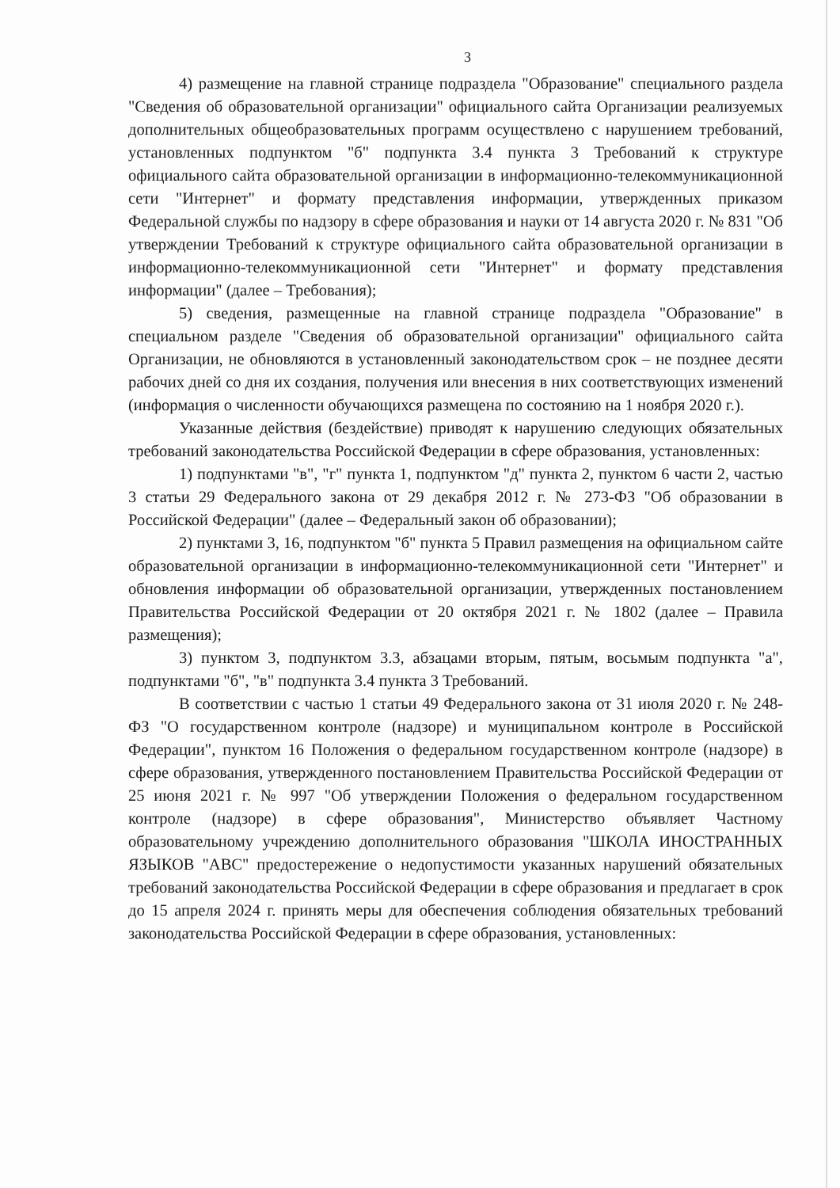3
4) размещение на главной странице подраздела "Образование" специального раздела "Сведения об образовательной организации" официального сайта Организации реализуемых дополнительных общеобразовательных программ осуществлено с нарушением требований, установленных подпунктом "б" подпункта 3.4 пункта 3 Требований к структуре официального сайта образовательной организации в информационно-телекоммуникационной сети "Интернет" и формату представления информации, утвержденных приказом Федеральной службы по надзору в сфере образования и науки от 14 августа 2020 г. № 831 "Об утверждении Требований к структуре официального сайта образовательной организации в информационно-телекоммуникационной сети "Интернет" и формату представления информации" (далее – Требования);
5) сведения, размещенные на главной странице подраздела "Образование" в специальном разделе "Сведения об образовательной организации" официального сайта Организации, не обновляются в установленный законодательством срок – не позднее десяти рабочих дней со дня их создания, получения или внесения в них соответствующих изменений (информация о численности обучающихся размещена по состоянию на 1 ноября 2020 г.).
Указанные действия (бездействие) приводят к нарушению следующих обязательных требований законодательства Российской Федерации в сфере образования, установленных:
1) подпунктами "в", "г" пункта 1, подпунктом "д" пункта 2, пунктом 6 части 2, частью 3 статьи 29 Федерального закона от 29 декабря 2012 г. № 273-ФЗ "Об образовании в Российской Федерации" (далее – Федеральный закон об образовании);
2) пунктами 3, 16, подпунктом "б" пункта 5 Правил размещения на официальном сайте образовательной организации в информационно-телекоммуникационной сети "Интернет" и обновления информации об образовательной организации, утвержденных постановлением Правительства Российской Федерации от 20 октября 2021 г. № 1802 (далее – Правила размещения);
3) пунктом 3, подпунктом 3.3, абзацами вторым, пятым, восьмым подпункта "а", подпунктами "б", "в" подпункта 3.4 пункта 3 Требований.
В соответствии с частью 1 статьи 49 Федерального закона от 31 июля 2020 г. № 248-ФЗ "О государственном контроле (надзоре) и муниципальном контроле в Российской Федерации", пунктом 16 Положения о федеральном государственном контроле (надзоре) в сфере образования, утвержденного постановлением Правительства Российской Федерации от 25 июня 2021 г. № 997 "Об утверждении Положения о федеральном государственном контроле (надзоре) в сфере образования", Министерство объявляет Частному образовательному учреждению дополнительного образования "ШКОЛА ИНОСТРАННЫХ ЯЗЫКОВ "АВС" предостережение о недопустимости указанных нарушений обязательных требований законодательства Российской Федерации в сфере образования и предлагает в срок до 15 апреля 2024 г. принять меры для обеспечения соблюдения обязательных требований законодательства Российской Федерации в сфере образования, установленных: